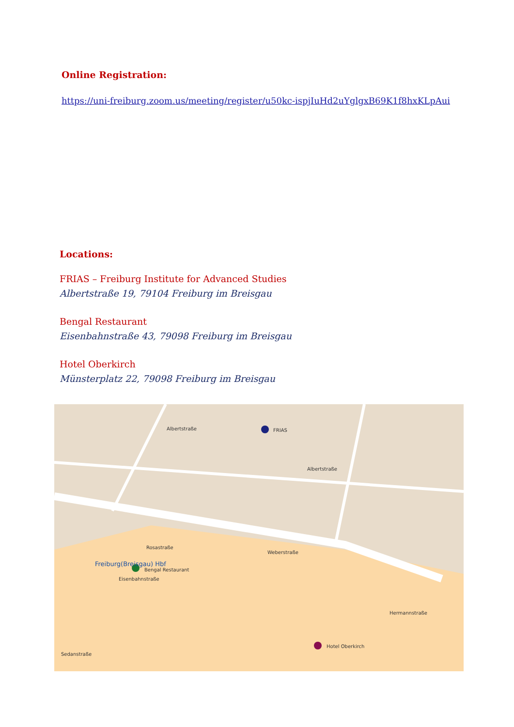Online Registration:
https://uni-freiburg.zoom.us/meeting/register/u50kc-ispjIuHd2uYglgxB69K1f8hxKLpAui
Locations:
FRIAS – Freiburg Institute for Advanced Studies
Albertstraße 19, 79104 Freiburg im Breisgau
Bengal Restaurant
Eisenbahnstraße 43, 79098 Freiburg im Breisgau
Hotel Oberkirch
Münsterplatz 22, 79098 Freiburg im Breisgau
FRIAS
Bengal Restaurant
Hotel Oberkirch
Freiburg(Breisgau) Hbf
Albertstraße
Albertstraße
Rosastraße
Eisenbahnstraße
Weberstraße
Sedanstraße
Hermannstraße